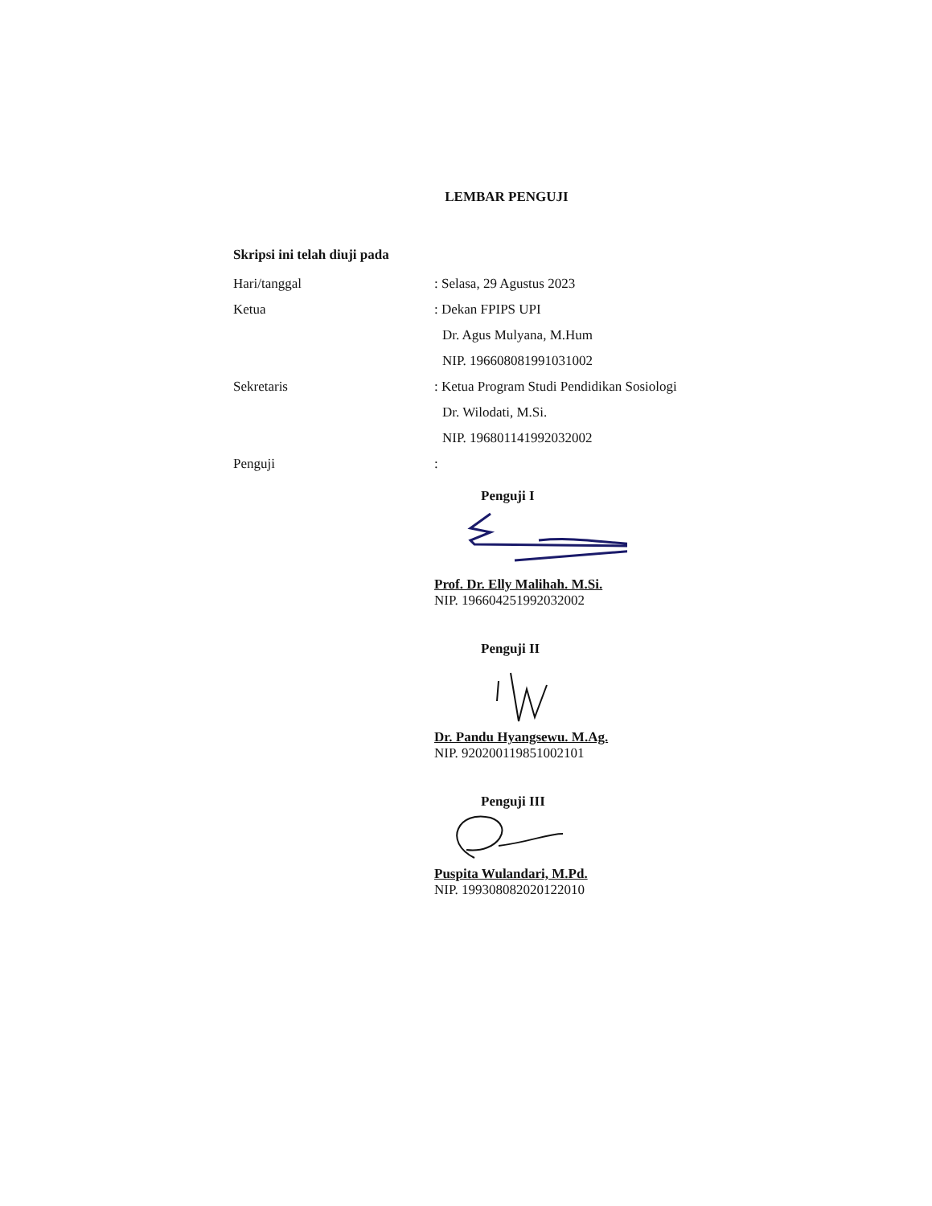LEMBAR PENGUJI
Skripsi ini telah diuji pada
Hari/tanggal : Selasa, 29 Agustus 2023
Ketua : Dekan FPIPS UPI
Dr. Agus Mulyana, M.Hum
NIP. 196608081991031002
Sekretaris : Ketua Program Studi Pendidikan Sosiologi
Dr. Wilodati, M.Si.
NIP. 196801141992032002
Penguji :
Penguji I
Prof. Dr. Elly Malihah. M.Si.
NIP. 196604251992032002
Penguji II
Dr. Pandu Hyangsewu. M.Ag.
NIP. 920200119851002101
Penguji III
Puspita Wulandari, M.Pd.
NIP. 199308082020122010